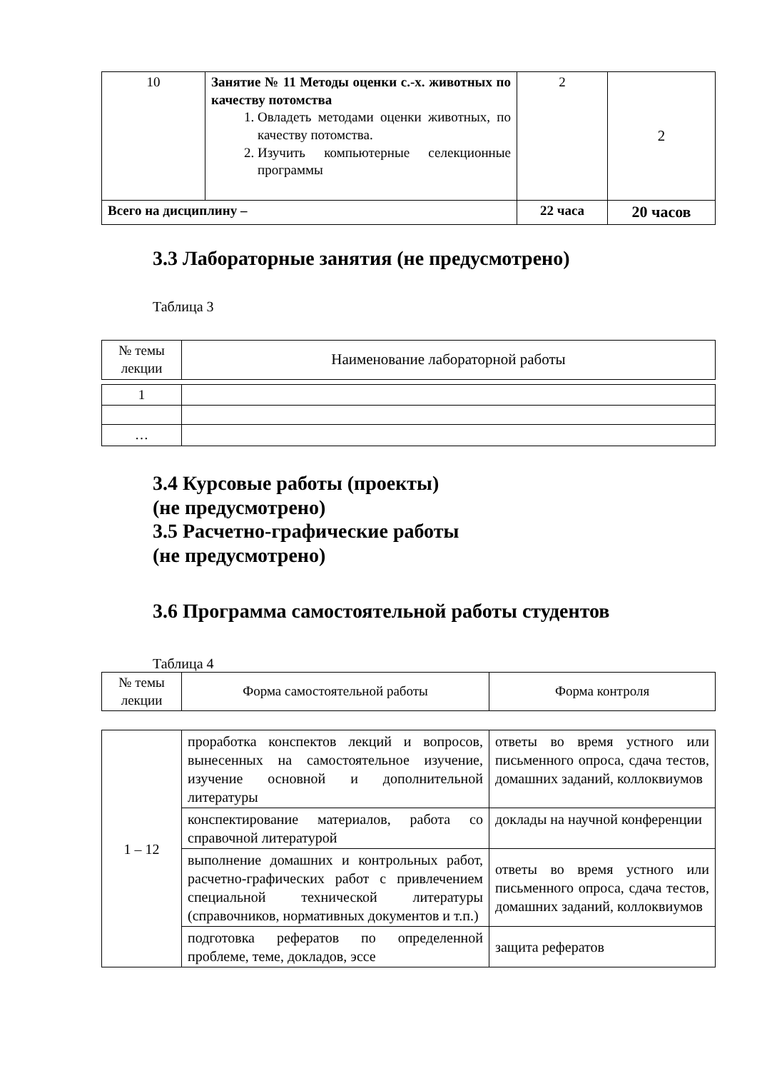| 10 | Занятие № 11 Методы оценки с.-х. животных по качеству потомства 1. Овладеть методами оценки животных, по качеству потомства. 2. Изучить компьютерные селекционные программы | 2 | 2 |
| Всего на дисциплину – | | 22 часа | 20 часов |
3.3 Лабораторные занятия (не предусмотрено)
Таблица 3
| № темы лекции | Наименование лабораторной работы |
| 1 | |
| … | |
3.4 Курсовые работы (проекты)
(не предусмотрено)
3.5 Расчетно-графические работы
(не предусмотрено)
3.6 Программа самостоятельной работы студентов
Таблица 4
| № темы лекции | Форма самостоятельной работы | Форма контроля |
| 1 – 12 | проработка конспектов лекций и вопросов, вынесенных на самостоятельное изучение, изучение основной и дополнительной литературы | ответы во время устного или письменного опроса, сдача тестов, домашних заданий, коллоквиумов |
| | конспектирование материалов, работа со справочной литературой | доклады на научной конференции |
| | выполнение домашних и контрольных работ, расчетно-графических работ с привлечением специальной технической литературы (справочников, нормативных документов и т.п.) | ответы во время устного или письменного опроса, сдача тестов, домашних заданий, коллоквиумов |
| | подготовка рефератов по определенной проблеме, теме, докладов, эссе | защита рефератов |